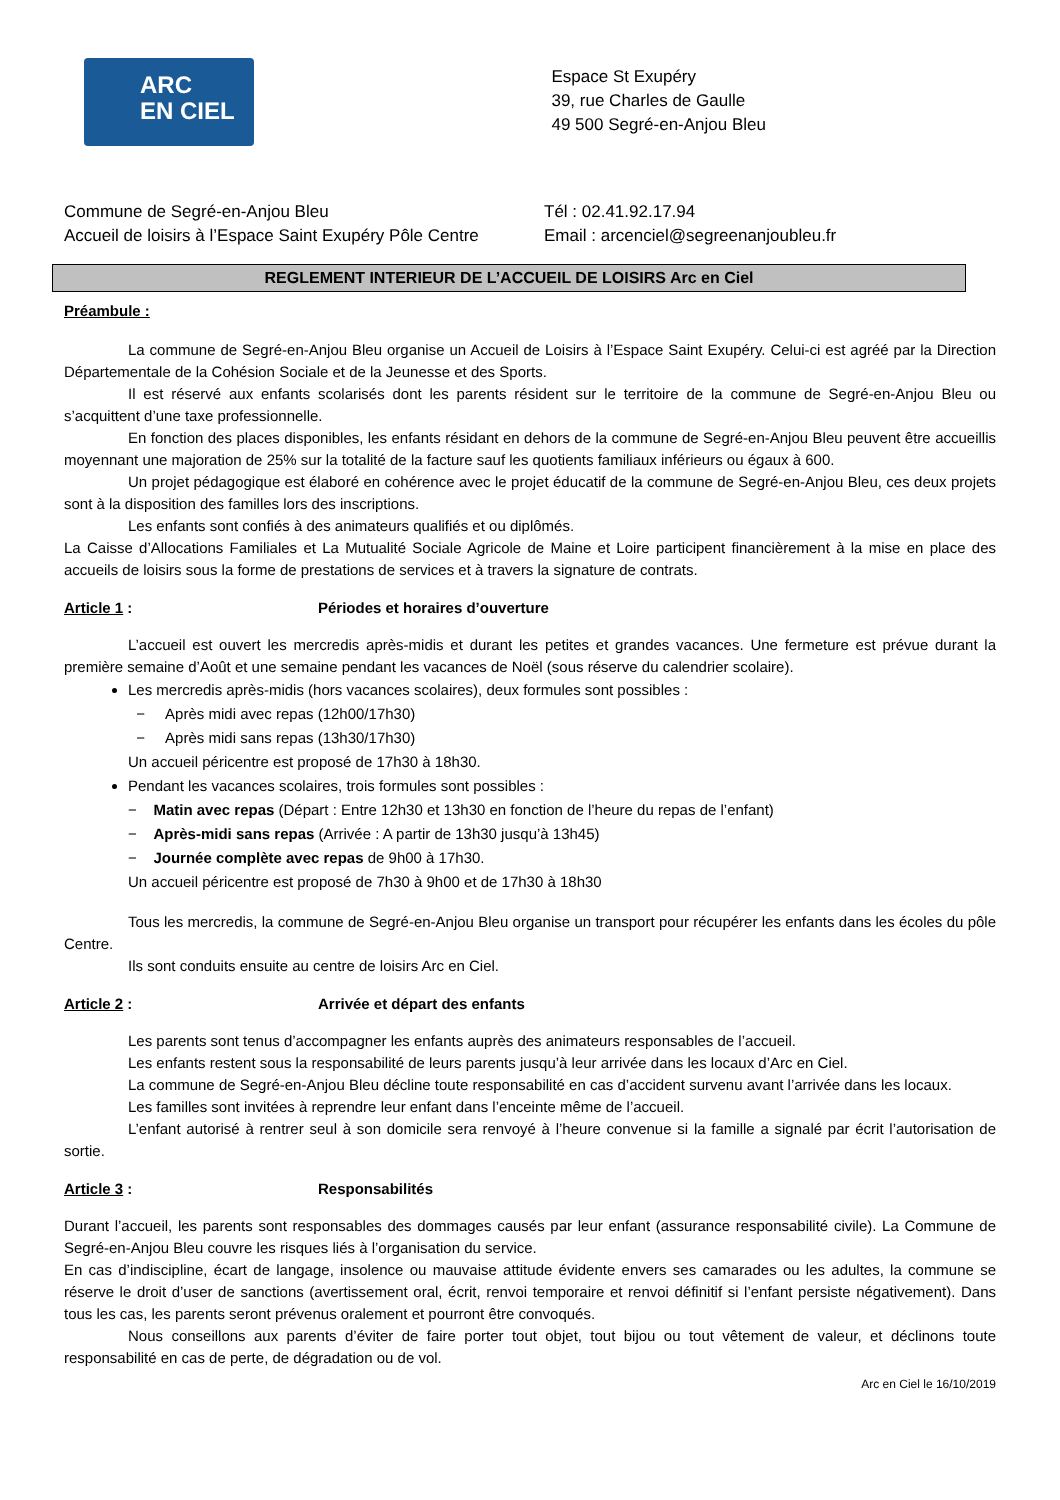ARC
EN CIEL
Espace St Exupéry
39, rue Charles de Gaulle
49 500 Segré-en-Anjou Bleu
Commune de Segré-en-Anjou Bleu
Accueil de loisirs à l’Espace Saint Exupéry Pôle Centre
Tél : 02.41.92.17.94
Email : arcenciel@segreenanjoubleu.fr
REGLEMENT INTERIEUR DE L’ACCUEIL DE LOISIRS Arc en Ciel
Préambule :
La commune de Segré-en-Anjou Bleu organise un Accueil de Loisirs à l’Espace Saint Exupéry. Celui-ci est agréé par la Direction Départementale de la Cohésion Sociale et de la Jeunesse et des Sports.
Il est réservé aux enfants scolarisés dont les parents résident sur le territoire de la commune de Segré-en-Anjou Bleu ou s’acquittent d’une taxe professionnelle.
En fonction des places disponibles, les enfants résidant en dehors de la commune de Segré-en-Anjou Bleu peuvent être accueillis moyennant une majoration de 25% sur la totalité de la facture sauf les quotients familiaux inférieurs ou égaux à 600.
Un projet pédagogique est élaboré en cohérence avec le projet éducatif de la commune de Segré-en-Anjou Bleu, ces deux projets sont à la disposition des familles lors des inscriptions.
Les enfants sont confiés à des animateurs qualifiés et ou diplômés.
La Caisse d’Allocations Familiales et La Mutualité Sociale Agricole de Maine et Loire participent financièrement à la mise en place des accueils de loisirs sous la forme de prestations de services et à travers la signature de contrats.
Article 1 : Périodes et horaires d’ouverture
L’accueil est ouvert les mercredis après-midis et durant les petites et grandes vacances. Une fermeture est prévue durant la première semaine d’Août et une semaine pendant les vacances de Noël (sous réserve du calendrier scolaire).
Les mercredis après-midis (hors vacances scolaires), deux formules sont possibles :
− Après midi avec repas (12h00/17h30)
− Après midi sans repas (13h30/17h30)
Un accueil péricentre est proposé de 17h30 à 18h30.
Pendant les vacances scolaires, trois formules sont possibles :
− Matin avec repas (Départ : Entre 12h30 et 13h30 en fonction de l’heure du repas de l’enfant)
− Après-midi sans repas (Arrivée : A partir de 13h30 jusqu’à 13h45)
− Journée complète avec repas de 9h00 à 17h30.
Un accueil péricentre est proposé de 7h30 à 9h00 et de 17h30 à 18h30
Tous les mercredis, la commune de Segré-en-Anjou Bleu organise un transport pour récupérer les enfants dans les écoles du pôle Centre.
Ils sont conduits ensuite au centre de loisirs Arc en Ciel.
Article 2 : Arrivée et départ des enfants
Les parents sont tenus d’accompagner les enfants auprès des animateurs responsables de l’accueil.
Les enfants restent sous la responsabilité de leurs parents jusqu’à leur arrivée dans les locaux d’Arc en Ciel.
La commune de Segré-en-Anjou Bleu décline toute responsabilité en cas d’accident survenu avant l’arrivée dans les locaux.
Les familles sont invitées à reprendre leur enfant dans l’enceinte même de l’accueil.
L’enfant autorisé à rentrer seul à son domicile sera renvoyé à l’heure convenue si la famille a signalé par écrit l’autorisation de sortie.
Article 3 : Responsabilités
Durant l’accueil, les parents sont responsables des dommages causés par leur enfant (assurance responsabilité civile). La Commune de Segré-en-Anjou Bleu couvre les risques liés à l’organisation du service.
En cas d’indiscipline, écart de langage, insolence ou mauvaise attitude évidente envers ses camarades ou les adultes, la commune se réserve le droit d’user de sanctions (avertissement oral, écrit, renvoi temporaire et renvoi définitif si l’enfant persiste négativement). Dans tous les cas, les parents seront prévenus oralement et pourront être convoqués.
Nous conseillons aux parents d’éviter de faire porter tout objet, tout bijou ou tout vêtement de valeur, et déclinons toute responsabilité en cas de perte, de dégradation ou de vol.
Arc en Ciel le 16/10/2019